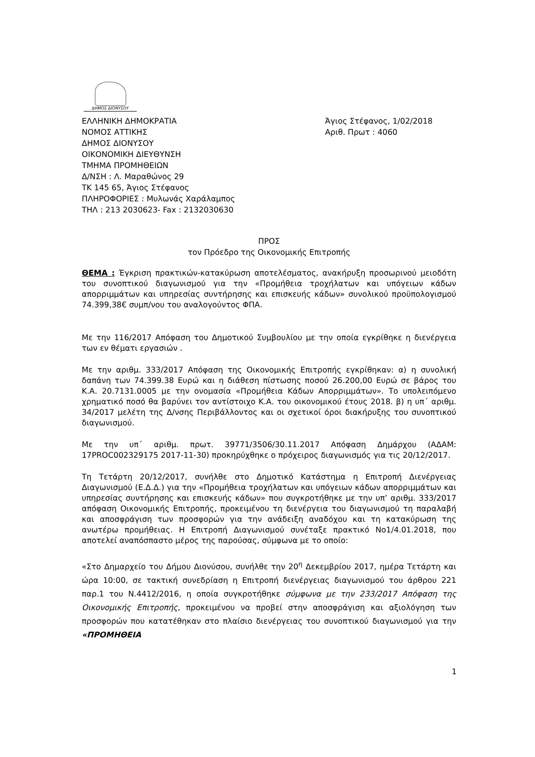ΔΗΜΟΣ ΔΙΟΝΥΣΟΥ
ΕΛΛΗΝΙΚΗ ΔΗΜΟΚΡΑΤΙΑ
ΝΟΜΟΣ ΑΤΤΙΚΗΣ
ΔΗΜΟΣ ΔΙΟΝΥΣΟΥ
ΟΙΚΟΝΟΜΙΚΗ ΔΙΕΥΘΥΝΣΗ
ΤΜΗΜΑ ΠΡΟΜΗΘΕΙΩΝ
Δ/ΝΣΗ : Λ. Μαραθώνος 29
ΤΚ 145 65, Άγιος Στέφανος
ΠΛΗΡΟΦΟΡΙΕΣ : Μυλωνάς Χαράλαμπος
ΤΗΛ : 213 2030623- Fax : 2132030630
Άγιος Στέφανος, 1/02/2018
Αριθ. Πρωτ : 4060
ΠΡΟΣ
τον Πρόεδρο της Οικονομικής Επιτροπής
ΘΕΜΑ : Έγκριση πρακτικών-κατακύρωση αποτελέσματος, ανακήρυξη προσωρινού μειοδότη του συνοπτικού διαγωνισμού για την «Προμήθεια τροχήλατων και υπόγειων κάδων απορριμμάτων και υπηρεσίας συντήρησης και επισκευής κάδων» συνολικού προϋπολογισμού 74.399,38€ συμπ/νου του αναλογούντος ΦΠΑ.
Με την 116/2017 Απόφαση του Δημοτικού Συμβουλίου με την οποία εγκρίθηκε η διενέργεια των εν θέματι εργασιών .
Με την αριθμ. 333/2017 Απόφαση της Οικονομικής Επιτροπής εγκρίθηκαν: α) η συνολική δαπάνη των 74.399.38 Ευρώ και η διάθεση πίστωσης ποσού 26.200,00 Ευρώ σε βάρος του Κ.Α. 20.7131.0005 με την ονομασία «Προμήθεια Κάδων Απορριμμάτων». Το υπολειπόμενο χρηματικό ποσό θα βαρύνει τον αντίστοιχο Κ.Α. του οικονομικού έτους 2018. β) η υπ΄ αριθμ. 34/2017 μελέτη της Δ/νσης Περιβάλλοντος και οι σχετικοί όροι διακήρυξης του συνοπτικού διαγωνισμού.
Με την υπ΄ αριθμ. πρωτ. 39771/3506/30.11.2017 Απόφαση Δημάρχου (ΑΔΑΜ: 17PROC002329175 2017-11-30) προκηρύχθηκε ο πρόχειρος διαγωνισμός για τις 20/12/2017.
Τη Τετάρτη 20/12/2017, συνήλθε στο Δημοτικό Κατάστημα η Επιτροπή Διενέργειας Διαγωνισμού (Ε.Δ.Δ.) για την «Προμήθεια τροχήλατων και υπόγειων κάδων απορριμμάτων και υπηρεσίας συντήρησης και επισκευής κάδων» που συγκροτήθηκε με την υπ’ αριθμ. 333/2017 απόφαση Οικονομικής Επιτροπής, προκειμένου τη διενέργεια του διαγωνισμού τη παραλαβή και αποσφράγιση των προσφορών για την ανάδειξη αναδόχου και τη κατακύρωση της ανωτέρω προμήθειας. Η Επιτροπή Διαγωνισμού συνέταξε πρακτικό Νο1/4.01.2018, που αποτελεί αναπόσπαστο μέρος της παρούσας, σύμφωνα με το οποίο:
«Στο Δημαρχείο του Δήμου Διονύσου, συνήλθε την 20<sup>η</sup> Δεκεμβρίου 2017, ημέρα Τετάρτη και ώρα 10:00, σε τακτική συνεδρίαση η Επιτροπή διενέργειας διαγωνισμού του άρθρου 221 παρ.1 του Ν.4412/2016, η οποία συγκροτήθηκε σύμφωνα με την 233/2017 Απόφαση της Οικονομικής Επιτροπής, προκειμένου να προβεί στην αποσφράγιση και αξιολόγηση των προσφορών που κατατέθηκαν στο πλαίσιο διενέργειας του συνοπτικού διαγωνισμού για την «ΠΡΟΜΗΘΕΙΑ
1